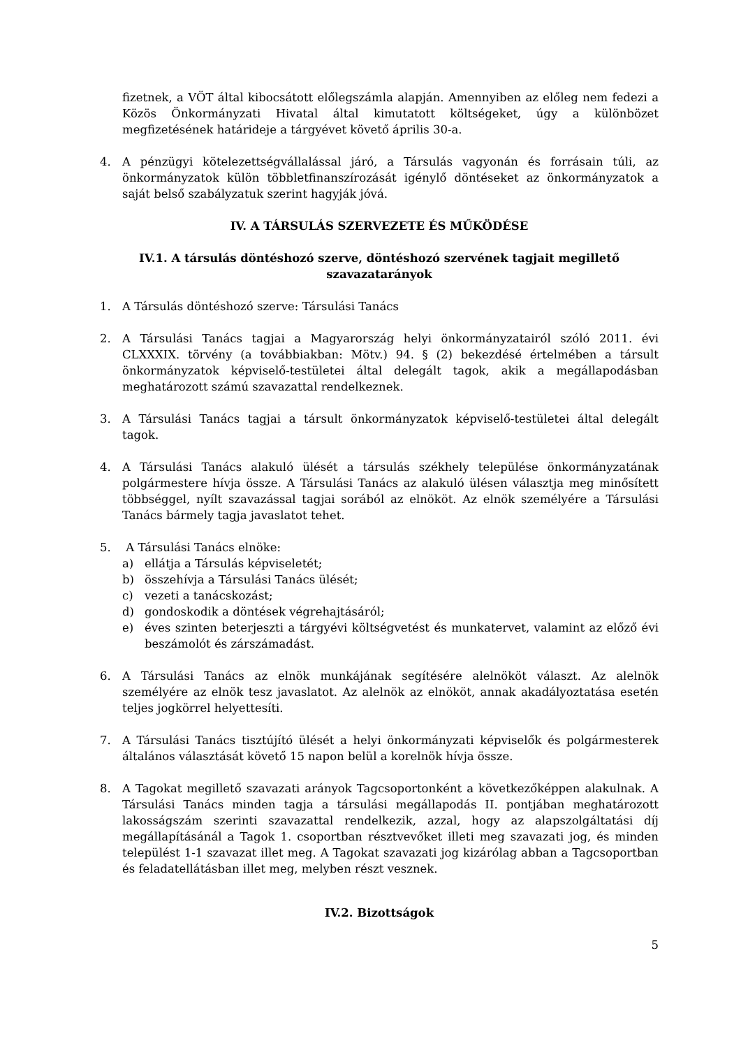fizetnek, a VÖT által kibocsátott előlegszámla alapján. Amennyiben az előleg nem fedezi a Közös Önkormányzati Hivatal által kimutatott költségeket, úgy a különbözet megfizetésének határideje a tárgyévet követő április 30-a.
4. A pénzügyi kötelezettségvállalással járó, a Társulás vagyonán és forrásain túli, az önkormányzatok külön többletfinanszírozását igénylő döntéseket az önkormányzatok a saját belső szabályzatuk szerint hagyják jóvá.
IV. A TÁRSULÁS SZERVEZETE ÉS MŰKÖDÉSE
IV.1. A társulás döntéshozó szerve, döntéshozó szervének tagjait megillető szavazatarányok
1. A Társulás döntéshozó szerve: Társulási Tanács
2. A Társulási Tanács tagjai a Magyarország helyi önkormányzatairól szóló 2011. évi CLXXXIX. törvény (a továbbiakban: Mötv.) 94. § (2) bekezdésé értelmében a társult önkormányzatok képviselő-testületei által delegált tagok, akik a megállapodásban meghatározott számú szavazattal rendelkeznek.
3. A Társulási Tanács tagjai a társult önkormányzatok képviselő-testületei által delegált tagok.
4. A Társulási Tanács alakuló ülését a társulás székhely települése önkormányzatának polgármestere hívja össze. A Társulási Tanács az alakuló ülésen választja meg minősített többséggel, nyílt szavazással tagjai sorából az elnököt. Az elnök személyére a Társulási Tanács bármely tagja javaslatot tehet.
5. A Társulási Tanács elnöke:
a) ellátja a Társulás képviseletét;
b) összehívja a Társulási Tanács ülését;
c) vezeti a tanácskozást;
d) gondoskodik a döntések végrehajtásáról;
e) éves szinten beterjeszti a tárgyévi költségvetést és munkatervet, valamint az előző évi beszámolót és zárszámadást.
6. A Társulási Tanács az elnök munkájának segítésére alelnököt választ. Az alelnök személyére az elnök tesz javaslatot. Az alelnök az elnököt, annak akadályoztatása esetén teljes jogkörrel helyettesíti.
7. A Társulási Tanács tisztújító ülését a helyi önkormányzati képviselők és polgármesterek általános választását követő 15 napon belül a korelnök hívja össze.
8. A Tagokat megillető szavazati arányok Tagcsoportonként a következőképpen alakulnak. A Társulási Tanács minden tagja a társulási megállapodás II. pontjában meghatározott lakosságszám szerinti szavazattal rendelkezik, azzal, hogy az alapszolgáltatási díj megállapításánál a Tagok 1. csoportban résztvevőket illeti meg szavazati jog, és minden települést 1-1 szavazat illet meg. A Tagokat szavazati jog kizárólag abban a Tagcsoportban és feladatellátásban illet meg, melyben részt vesznek.
IV.2. Bizottságok
5